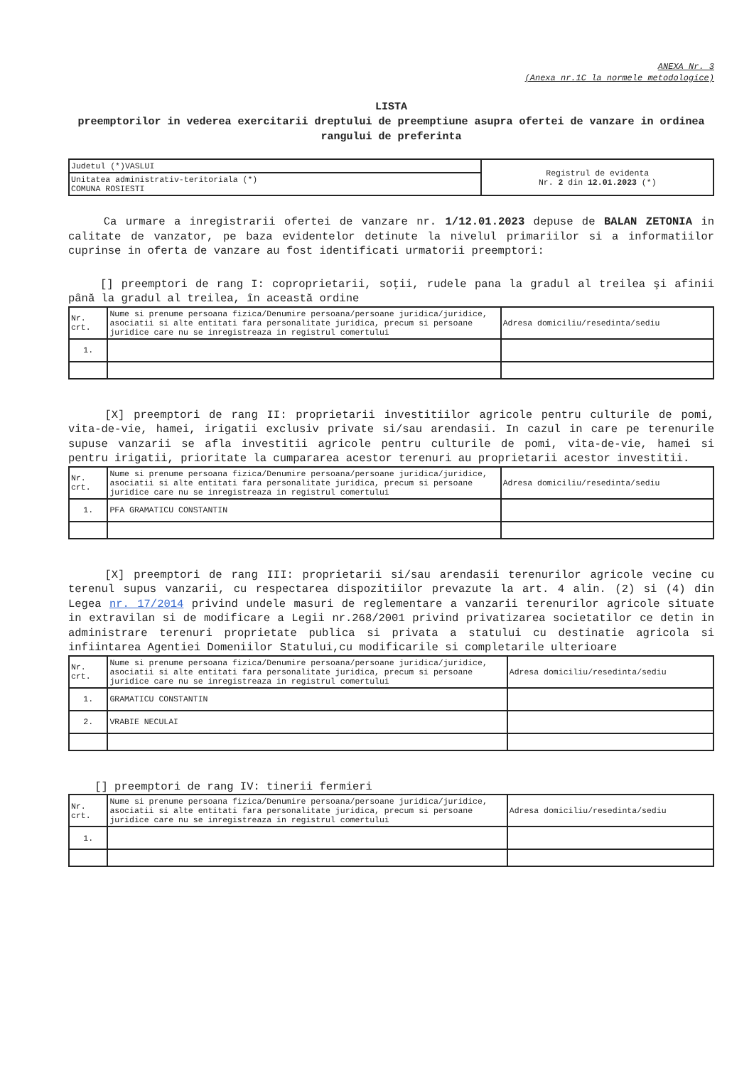ANEXA Nr. 3
(Anexa nr.1C la normele metodologice)
LISTA
preemptorilor in vederea exercitarii dreptului de preemptiune asupra ofertei de vanzare in ordinea rangului de preferinta
| Judetul (*)VASLUI | Registrul de evidenta Nr. 2 din 12.01.2023 (*) |
| Unitatea administrativ-teritoriala (*) COMUNA ROSIESTI | |
Ca urmare a inregistrarii ofertei de vanzare nr. 1/12.01.2023 depuse de BALAN ZETONIA in calitate de vanzator, pe baza evidentelor detinute la nivelul primariilor si a informatiilor cuprinse in oferta de vanzare au fost identificati urmatorii preemptori:
[] preemptori de rang I: coproprietarii, soţii, rudele pana la gradul al treilea şi afinii până la gradul al treilea, în această ordine
| Nr. crt. | Nume si prenume persoana fizica/Denumire persoana/persoane juridica/juridice, asociatii si alte entitati fara personalitate juridica, precum si persoane juridice care nu se inregistreaza in registrul comertului | Adresa domiciliu/resedinta/sediu |
| --- | --- | --- |
| 1. | | |
[X] preemptori de rang II: proprietarii investitiilor agricole pentru culturile de pomi, vita-de-vie, hamei, irigatii exclusiv private si/sau arendasii. In cazul in care pe terenurile supuse vanzarii se afla investitii agricole pentru culturile de pomi, vita-de-vie, hamei si pentru irigatii, prioritate la cumpararea acestor terenuri au proprietarii acestor investitii.
| Nr. crt. | Nume si prenume persoana fizica/Denumire persoana/persoane juridica/juridice, asociatii si alte entitati fara personalitate juridica, precum si persoane juridice care nu se inregistreaza in registrul comertului | Adresa domiciliu/resedinta/sediu |
| --- | --- | --- |
| 1. | PFA GRAMATICU CONSTANTIN | |
[X] preemptori de rang III: proprietarii si/sau arendasii terenurilor agricole vecine cu terenul supus vanzarii, cu respectarea dispozitiilor prevazute la art. 4 alin. (2) si (4) din Legea nr. 17/2014 privind undele masuri de reglementare a vanzarii terenurilor agricole situate in extravilan si de modificare a Legii nr.268/2001 privind privatizarea societatilor ce detin in administrare terenuri proprietate publica si privata a statului cu destinatie agricola si infiintarea Agentiei Domeniilor Statului,cu modificarile si completarile ulterioare
| Nr. crt. | Nume si prenume persoana fizica/Denumire persoana/persoane juridica/juridice, asociatii si alte entitati fara personalitate juridica, precum si persoane juridice care nu se inregistreaza in registrul comertului | Adresa domiciliu/resedinta/sediu |
| --- | --- | --- |
| 1. | GRAMATICU CONSTANTIN | |
| 2. | VRABIE NECULAI | |
[] preemptori de rang IV: tinerii fermieri
| Nr. crt. | Nume si prenume persoana fizica/Denumire persoana/persoane juridica/juridice, asociatii si alte entitati fara personalitate juridica, precum si persoane juridice care nu se inregistreaza in registrul comertului | Adresa domiciliu/resedinta/sediu |
| --- | --- | --- |
| 1. | | |